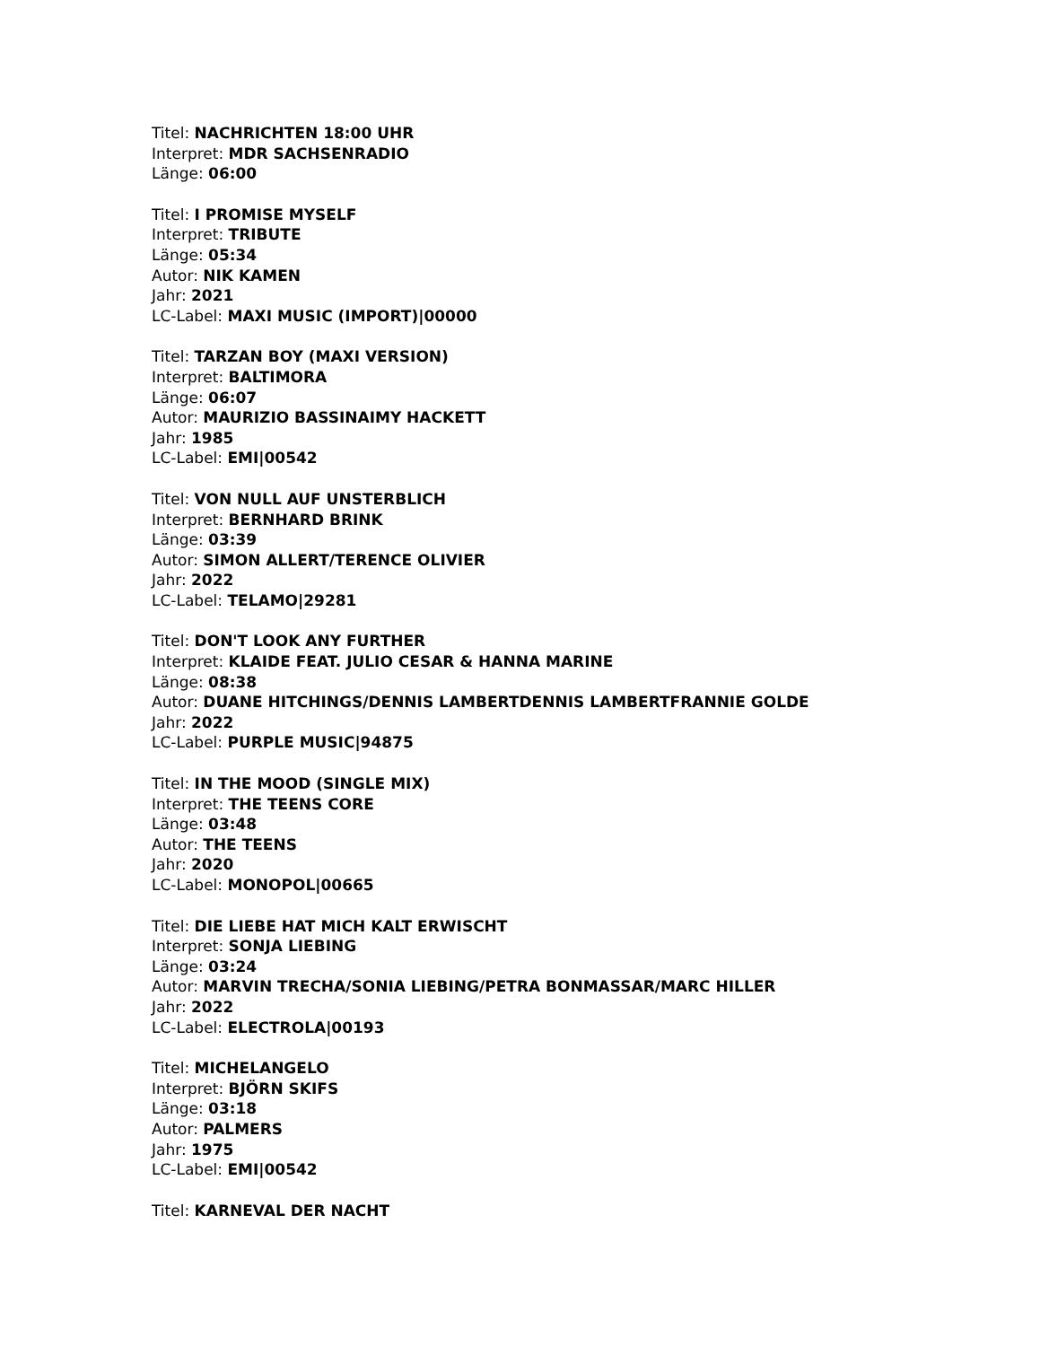Titel: NACHRICHTEN 18:00 UHR
Interpret: MDR SACHSENRADIO
Länge: 06:00
Titel: I PROMISE MYSELF
Interpret: TRIBUTE
Länge: 05:34
Autor: NIK KAMEN
Jahr: 2021
LC-Label: MAXI MUSIC (IMPORT)|00000
Titel: TARZAN BOY (MAXI VERSION)
Interpret: BALTIMORA
Länge: 06:07
Autor: MAURIZIO BASSINAIMY HACKETT
Jahr: 1985
LC-Label: EMI|00542
Titel: VON NULL AUF UNSTERBLICH
Interpret: BERNHARD BRINK
Länge: 03:39
Autor: SIMON ALLERT/TERENCE OLIVIER
Jahr: 2022
LC-Label: TELAMO|29281
Titel: DON'T LOOK ANY FURTHER
Interpret: KLAIDE FEAT. JULIO CESAR & HANNA MARINE
Länge: 08:38
Autor: DUANE HITCHINGS/DENNIS LAMBERTDENNIS LAMBERTFRANNIE GOLDE
Jahr: 2022
LC-Label: PURPLE MUSIC|94875
Titel: IN THE MOOD (SINGLE MIX)
Interpret: THE TEENS CORE
Länge: 03:48
Autor: THE TEENS
Jahr: 2020
LC-Label: MONOPOL|00665
Titel: DIE LIEBE HAT MICH KALT ERWISCHT
Interpret: SONJA LIEBING
Länge: 03:24
Autor: MARVIN TRECHA/SONIA LIEBING/PETRA BONMASSAR/MARC HILLER
Jahr: 2022
LC-Label: ELECTROLA|00193
Titel: MICHELANGELO
Interpret: BJÖRN SKIFS
Länge: 03:18
Autor: PALMERS
Jahr: 1975
LC-Label: EMI|00542
Titel: KARNEVAL DER NACHT